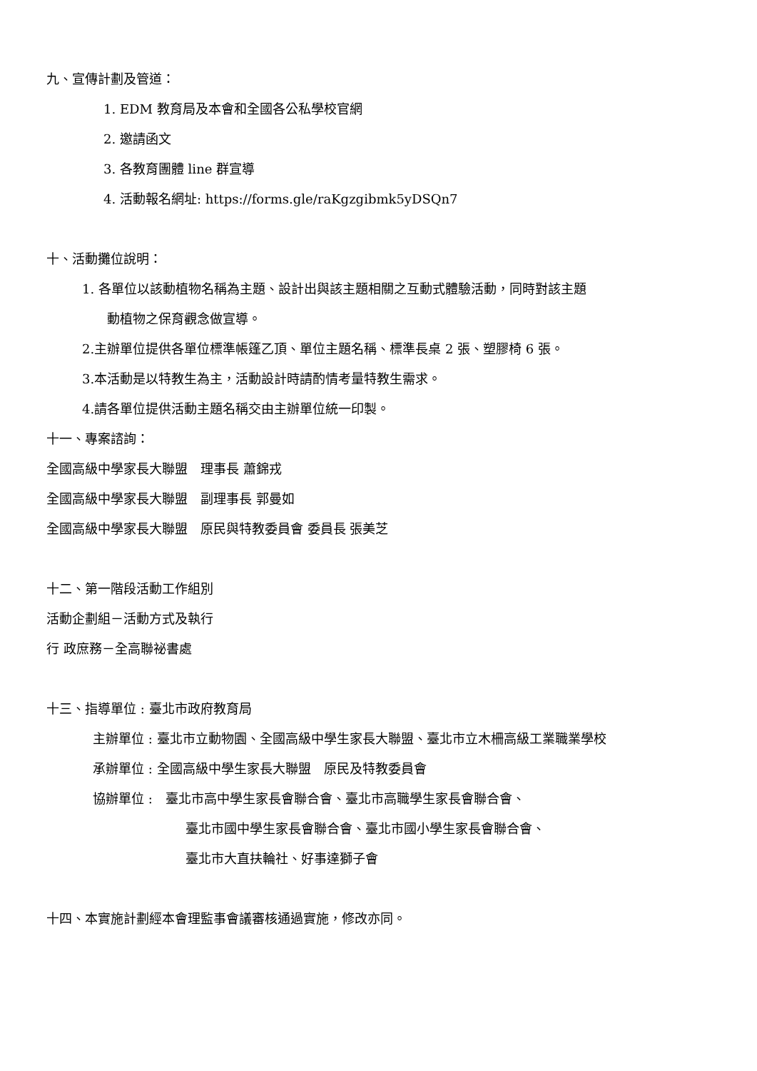九、宣傳計劃及管道：
1. EDM 教育局及本會和全國各公私學校官網
2. 邀請函文
3. 各教育團體 line 群宣導
4. 活動報名網址: https://forms.gle/raKgzgibmk5yDSQn7
十、活動攤位說明：
1. 各單位以該動植物名稱為主題、設計出與該主題相關之互動式體驗活動，同時對該主題
動植物之保育觀念做宣導。
2.主辦單位提供各單位標準帳篷乙頂、單位主題名稱、標準長桌 2 張、塑膠椅 6 張。
3.本活動是以特教生為主，活動設計時請酌情考量特教生需求。
4.請各單位提供活動主題名稱交由主辦單位統一印製。
十一、專案諮詢：
全國高級中學家長大聯盟　理事長 蕭錦戎
全國高級中學家長大聯盟　副理事長 郭曼如
全國高級中學家長大聯盟　原民與特教委員會 委員長 張美芝
十二、第一階段活動工作組別
活動企劃組－活動方式及執行
行 政庶務－全高聯祕書處
十三、指導單位 : 臺北市政府教育局
主辦單位 : 臺北市立動物園、全國高級中學生家長大聯盟、臺北市立木柵高級工業職業學校
承辦單位 : 全國高級中學生家長大聯盟　原民及特教委員會
協辦單位 :　臺北市高中學生家長會聯合會、臺北市高職學生家長會聯合會、
臺北市國中學生家長會聯合會、臺北市國小學生家長會聯合會、
臺北市大直扶輪社、好事達獅子會
十四、本實施計劃經本會理監事會議審核通過實施，修改亦同。